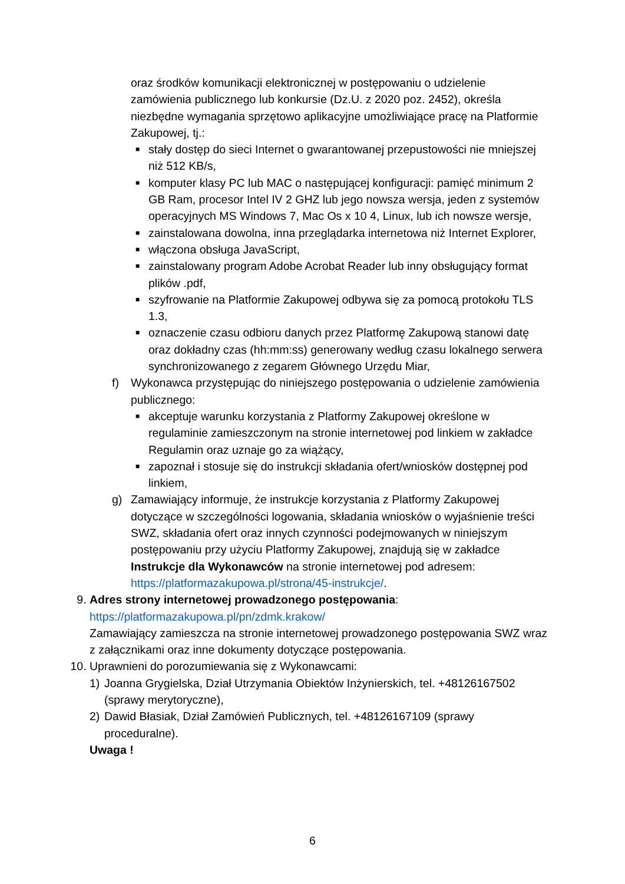oraz środków komunikacji elektronicznej w postępowaniu o udzielenie zamówienia publicznego lub konkursie (Dz.U. z 2020 poz. 2452), określa niezbędne wymagania sprzętowo aplikacyjne umożliwiające pracę na Platformie Zakupowej, tj.:
■ stały dostęp do sieci Internet o gwarantowanej przepustowości nie mniejszej niż 512 KB/s,
■ komputer klasy PC lub MAC o następującej konfiguracji: pamięć minimum 2 GB Ram, procesor Intel IV 2 GHZ lub jego nowsza wersja, jeden z systemów operacyjnych MS Windows 7, Mac Os x 10 4, Linux, lub ich nowsze wersje,
■ zainstalowana dowolna, inna przeglądarka internetowa niż Internet Explorer,
■ włączona obsługa JavaScript,
■ zainstalowany program Adobe Acrobat Reader lub inny obsługujący format plików .pdf,
■ szyfrowanie na Platformie Zakupowej odbywa się za pomocą protokołu TLS 1.3,
■ oznaczenie czasu odbioru danych przez Platformę Zakupową stanowi datę oraz dokładny czas (hh:mm:ss) generowany według czasu lokalnego serwera synchronizowanego z zegarem Głównego Urzędu Miar,
f) Wykonawca przystępując do niniejszego postępowania o udzielenie zamówienia publicznego:
■ akceptuje warunku korzystania z Platformy Zakupowej określone w regulaminie zamieszczonym na stronie internetowej pod linkiem w zakładce Regulamin oraz uznaje go za wiążący,
■ zapoznał i stosuje się do instrukcji składania ofert/wniosków dostępnej pod linkiem,
g) Zamawiający informuje, że instrukcje korzystania z Platformy Zakupowej dotyczące w szczególności logowania, składania wniosków o wyjaśnienie treści SWZ, składania ofert oraz innych czynności podejmowanych w niniejszym postępowaniu przy użyciu Platformy Zakupowej, znajdują się w zakładce Instrukcje dla Wykonawców na stronie internetowej pod adresem: https://platformazakupowa.pl/strona/45-instrukcje/.
9. Adres strony internetowej prowadzonego postępowania:
https://platformazakupowa.pl/pn/zdmk.krakow/
Zamawiający zamieszcza na stronie internetowej prowadzonego postępowania SWZ wraz z załącznikami oraz inne dokumenty dotyczące postępowania.
10. Uprawnieni do porozumiewania się z Wykonawcami:
1) Joanna Grygielska, Dział Utrzymania Obiektów Inżynierskich, tel. +48126167502 (sprawy merytoryczne),
2) Dawid Błasiak, Dział Zamówień Publicznych, tel. +48126167109 (sprawy proceduralne).
Uwaga !
6